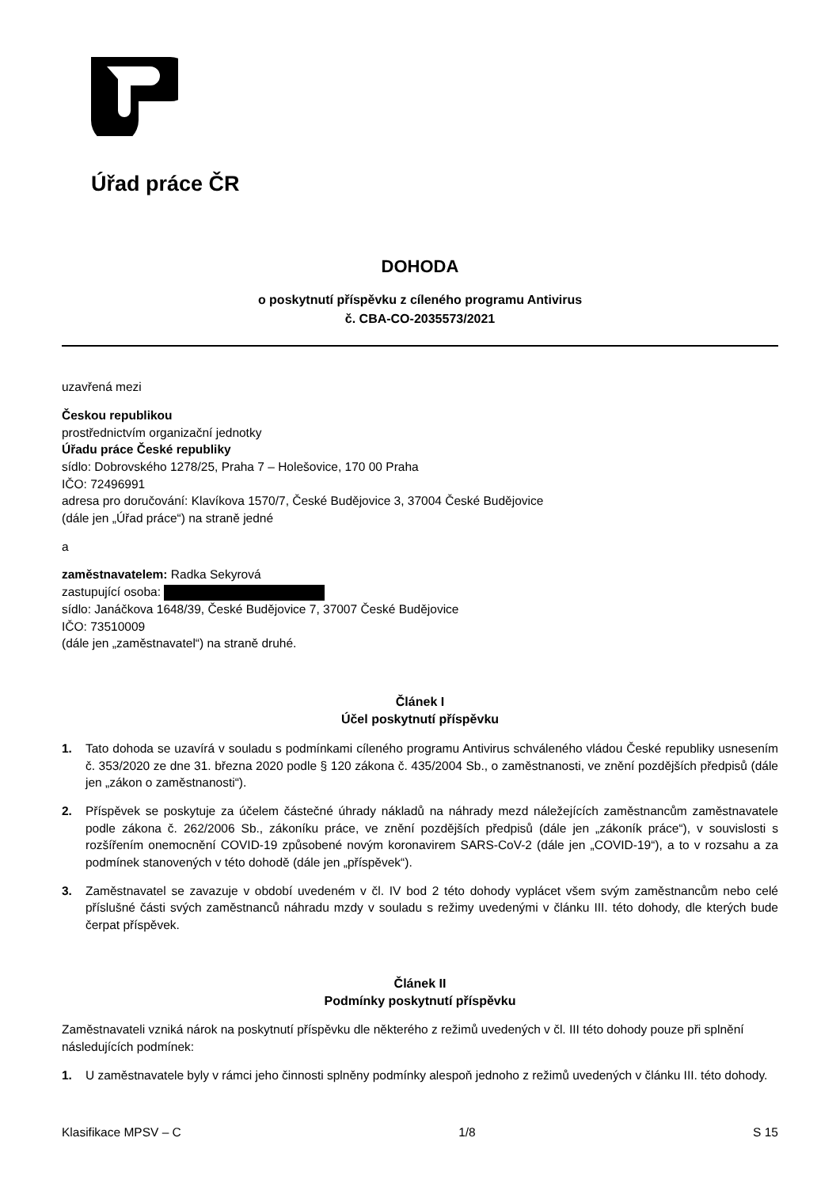Úřad práce ČR
DOHODA
o poskytnutí příspěvku z cíleného programu Antivirus
č. CBA-CO-2035573/2021
uzavřená mezi
Českou republikou
prostřednictvím organizační jednotky
Úřadu práce České republiky
sídlo: Dobrovského 1278/25, Praha 7 – Holešovice, 170 00 Praha
IČO: 72496991
adresa pro doručování: Klavíkova 1570/7, České Budějovice 3, 37004 České Budějovice
(dále jen „Úřad práce“) na straně jedné
a
zaměstnavatelem: Radka Sekyrová
zastupující osoba:
sídlo: Janáčkova 1648/39, České Budějovice 7, 37007 České Budějovice
IČO: 73510009
(dále jen „zaměstnavatel“) na straně druhé.
Článek I
Účel poskytnutí příspěvku
1. Tato dohoda se uzavírá v souladu s podmínkami cíleného programu Antivirus schváleného vládou České republiky usnesením č. 353/2020 ze dne 31. března 2020 podle § 120 zákona č. 435/2004 Sb., o zaměstnanosti, ve znění pozdějších předpisů (dále jen „zákon o zaměstnanosti“).
2. Příspěvek se poskytuje za účelem částečné úhrady nákladů na náhrady mezd náležejících zaměstnancům zaměstnavatele podle zákona č. 262/2006 Sb., zákoníku práce, ve znění pozdějších předpisů (dále jen „zákoník práce“), v souvislosti s rozšířením onemocnění COVID-19 způsobené novým koronavirem SARS-CoV-2 (dále jen „COVID-19“), a to v rozsahu a za podmínek stanovených v této dohodě (dále jen „příspěvek“).
3. Zaměstnavatel se zavazuje v období uvedeném v čl. IV bod 2 této dohody vyplácet všem svým zaměstnancům nebo celé příslušné části svých zaměstnanců náhradu mzdy v souladu s režimy uvedenými v článku III. této dohody, dle kterých bude čerpat příspěvek.
Článek II
Podmínky poskytnutí příspěvku
Zaměstnavateli vzniká nárok na poskytnutí příspěvku dle některého z režimů uvedených v čl. III této dohody pouze při splnění následujících podmínek:
1. U zaměstnavatele byly v rámci jeho činnosti splněny podmínky alespoň jednoho z režimů uvedených v článku III. této dohody.
Klasifikace MPSV – C 1/8 S 15